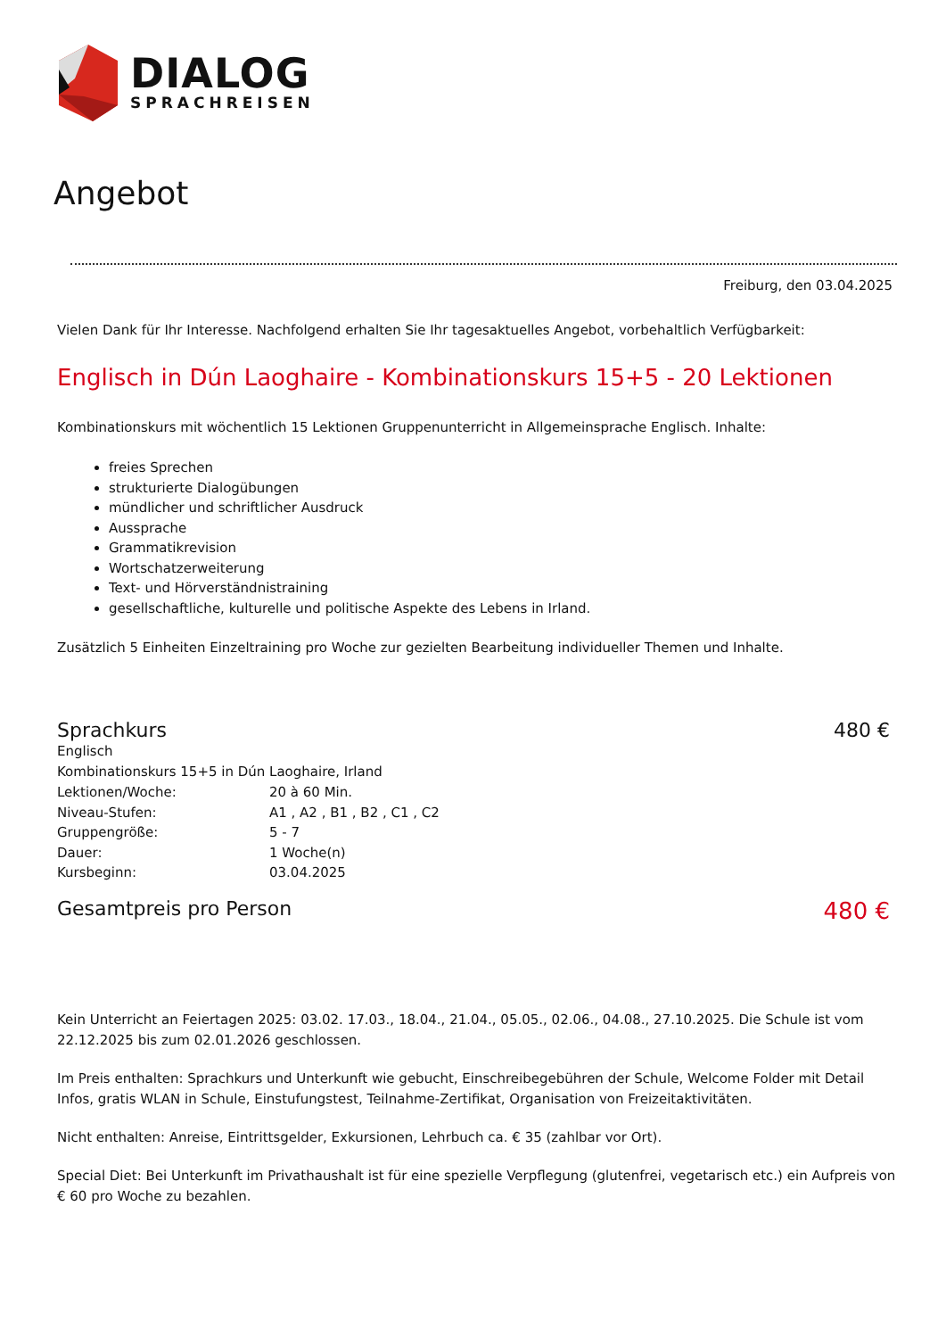DIALOG
SPRACHREISEN
Angebot
Freiburg, den 03.04.2025
Vielen Dank für Ihr Interesse. Nachfolgend erhalten Sie Ihr tagesaktuelles Angebot, vorbehaltlich Verfügbarkeit:
Englisch in Dún Laoghaire - Kombinationskurs 15+5 - 20 Lektionen
Kombinationskurs mit wöchentlich 15 Lektionen Gruppenunterricht in Allgemeinsprache Englisch. Inhalte:
freies Sprechen
strukturierte Dialogübungen
mündlicher und schriftlicher Ausdruck
Aussprache
Grammatikrevision
Wortschatzerweiterung
Text- und Hörverständnistraining
gesellschaftliche, kulturelle und politische Aspekte des Lebens in Irland.
Zusätzlich 5 Einheiten Einzeltraining pro Woche zur gezielten Bearbeitung individueller Themen und Inhalte.
Sprachkurs 480 €
Englisch
Kombinationskurs 15+5 in Dún Laoghaire, Irland
| Lektionen/Woche: | 20 à 60 Min. |
| Niveau-Stufen: | A1 , A2 , B1 , B2 , C1 , C2 |
| Gruppengröße: | 5 - 7 |
| Dauer: | 1 Woche(n) |
| Kursbeginn: | 03.04.2025 |
Gesamtpreis pro Person 480 €
Kein Unterricht an Feiertagen 2025: 03.02. 17.03., 18.04., 21.04., 05.05., 02.06., 04.08., 27.10.2025. Die Schule ist vom 22.12.2025 bis zum 02.01.2026 geschlossen.
Im Preis enthalten: Sprachkurs und Unterkunft wie gebucht, Einschreibegebühren der Schule, Welcome Folder mit Detail Infos, gratis WLAN in Schule, Einstufungstest, Teilnahme-Zertifikat, Organisation von Freizeitaktivitäten.
Nicht enthalten: Anreise, Eintrittsgelder, Exkursionen, Lehrbuch ca. € 35 (zahlbar vor Ort).
Special Diet: Bei Unterkunft im Privathaushalt ist für eine spezielle Verpflegung (glutenfrei, vegetarisch etc.) ein Aufpreis von € 60 pro Woche zu bezahlen.